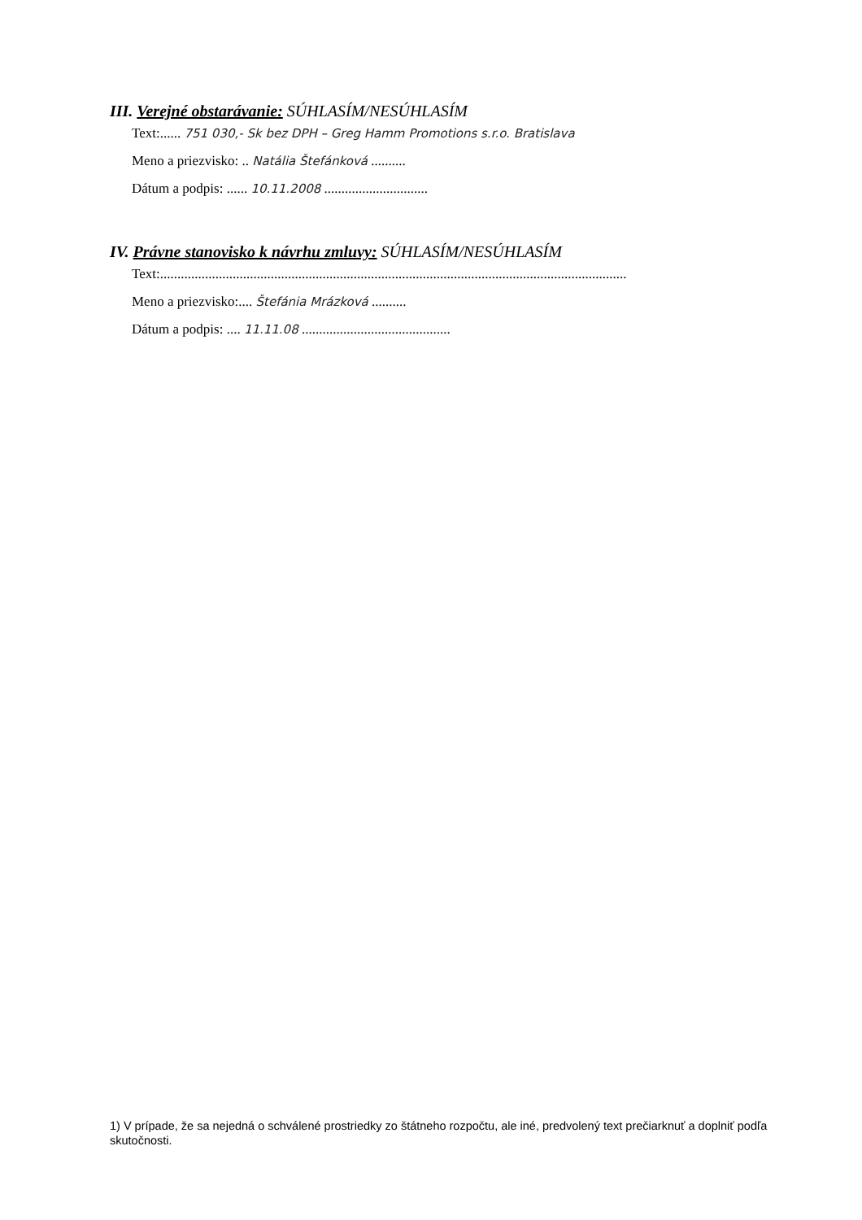III. Verejné obstarávanie: SÚHLASÍM/NESÚHLASÍM
Text:...... 751 030,- Sk bez DPH – Greg Hamm Promotions s.r.o. Bratislava
Meno a priezvisko: .. Natália Štefánková ..........
Dátum a podpis: ...... 10.11.2008 ..............................
IV. Právne stanovisko k návrhu zmluvy: SÚHLASÍM/NESÚHLASÍM
Text:.......................................................................................................................................
Meno a priezvisko:.... Štefánia Mrázková ..........
Dátum a podpis: .... 11.11.08 ...........................................
1) V prípade, že sa nejedná o schválené prostriedky zo štátneho rozpočtu, ale iné, predvolený text prečiarknuť a doplniť podľa skutočnosti.